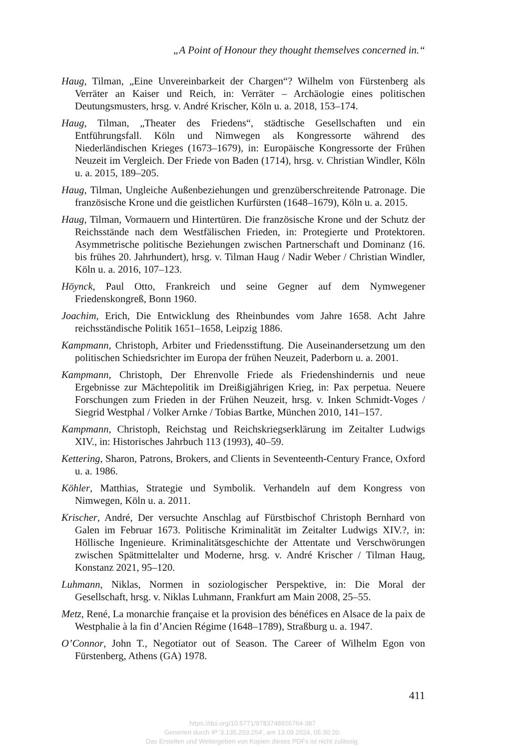„A Point of Honour they thought themselves concerned in.“
Haug, Tilman, „Eine Unvereinbarkeit der Chargen“? Wilhelm von Fürstenberg als Verräter an Kaiser und Reich, in: Verräter – Archäologie eines politischen Deutungsmusters, hrsg. v. André Krischer, Köln u. a. 2018, 153–174.
Haug, Tilman, „Theater des Friedens“, städtische Gesellschaften und ein Entführungsfall. Köln und Nimwegen als Kongressorte während des Niederländischen Krieges (1673–1679), in: Europäische Kongressorte der Frühen Neuzeit im Vergleich. Der Friede von Baden (1714), hrsg. v. Christian Windler, Köln u. a. 2015, 189–205.
Haug, Tilman, Ungleiche Außenbeziehungen und grenzüberschreitende Patronage. Die französische Krone und die geistlichen Kurfürsten (1648–1679), Köln u. a. 2015.
Haug, Tilman, Vormauern und Hintertüren. Die französische Krone und der Schutz der Reichsstände nach dem Westfälischen Frieden, in: Protegierte und Protektoren. Asymmetrische politische Beziehungen zwischen Partnerschaft und Dominanz (16. bis frühes 20. Jahrhundert), hrsg. v. Tilman Haug / Nadir Weber / Christian Windler, Köln u. a. 2016, 107–123.
Höynck, Paul Otto, Frankreich und seine Gegner auf dem Nymwegener Friedenskongreß, Bonn 1960.
Joachim, Erich, Die Entwicklung des Rheinbundes vom Jahre 1658. Acht Jahre reichsständische Politik 1651–1658, Leipzig 1886.
Kampmann, Christoph, Arbiter und Friedensstiftung. Die Auseinandersetzung um den politischen Schiedsrichter im Europa der frühen Neuzeit, Paderborn u. a. 2001.
Kampmann, Christoph, Der Ehrenvolle Friede als Friedenshindernis und neue Ergebnisse zur Mächtepolitik im Dreißigjährigen Krieg, in: Pax perpetua. Neuere Forschungen zum Frieden in der Frühen Neuzeit, hrsg. v. Inken Schmidt-Voges / Siegrid Westphal / Volker Arnke / Tobias Bartke, München 2010, 141–157.
Kampmann, Christoph, Reichstag und Reichskriegserklärung im Zeitalter Ludwigs XIV., in: Historisches Jahrbuch 113 (1993), 40–59.
Kettering, Sharon, Patrons, Brokers, and Clients in Seventeenth-Century France, Oxford u. a. 1986.
Köhler, Matthias, Strategie und Symbolik. Verhandeln auf dem Kongress von Nimwegen, Köln u. a. 2011.
Krischer, André, Der versuchte Anschlag auf Fürstbischof Christoph Bernhard von Galen im Februar 1673. Politische Kriminalität im Zeitalter Ludwigs XIV.?, in: Höllische Ingenieure. Kriminalitätsgeschichte der Attentate und Verschwörungen zwischen Spätmittelalter und Moderne, hrsg. v. André Krischer / Tilman Haug, Konstanz 2021, 95–120.
Luhmann, Niklas, Normen in soziologischer Perspektive, in: Die Moral der Gesellschaft, hrsg. v. Niklas Luhmann, Frankfurt am Main 2008, 25–55.
Metz, René, La monarchie française et la provision des bénéfices en Alsace de la paix de Westphalie à la fin d’Ancien Régime (1648–1789), Straßburg u. a. 1947.
O’Connor, John T., Negotiator out of Season. The Career of Wilhelm Egon von Fürstenberg, Athens (GA) 1978.
411
https://doi.org/10.5771/9783748926764-387
Generiert durch IP '3.135.203.254', am 13.09.2024, 05:30:20.
Das Erstellen und Weitergeben von Kopien dieses PDFs ist nicht zulässig.